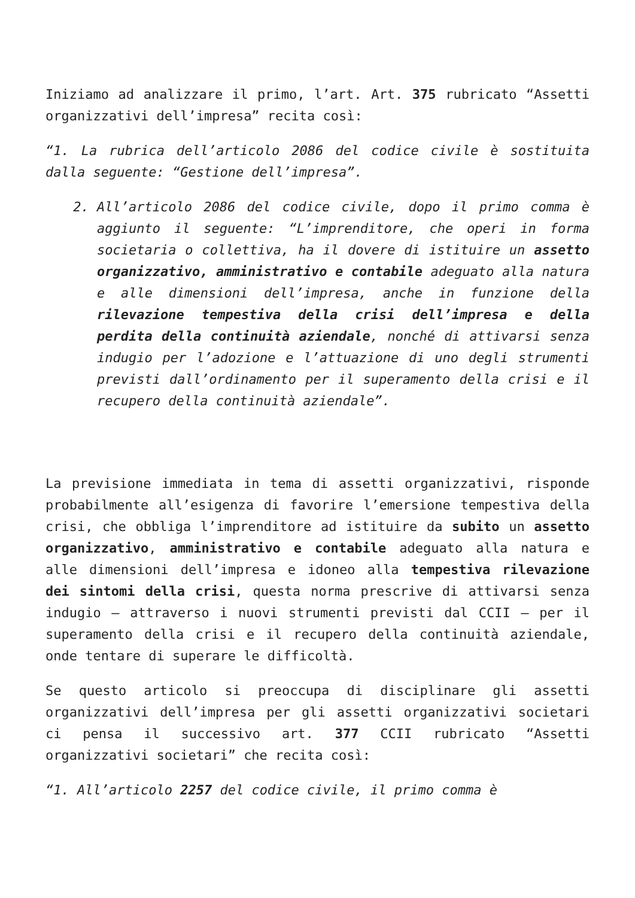Iniziamo ad analizzare il primo, l’art. Art. 375 rubricato “Assetti organizzativi dell’impresa” recita così:
“1. La rubrica dell’articolo 2086 del codice civile è sostituita dalla seguente: “Gestione dell’impresa”.
2. All’articolo 2086 del codice civile, dopo il primo comma è aggiunto il seguente: “L’imprenditore, che operi in forma societaria o collettiva, ha il dovere di istituire un assetto organizzativo, amministrativo e contabile adeguato alla natura e alle dimensioni dell’impresa, anche in funzione della rilevazione tempestiva della crisi dell’impresa e della perdita della continuità aziendale, nonché di attivarsi senza indugio per l’adozione e l’attuazione di uno degli strumenti previsti dall’ordinamento per il superamento della crisi e il recupero della continuità aziendale”.
La previsione immediata in tema di assetti organizzativi, risponde probabilmente all’esigenza di favorire l’emersione tempestiva della crisi, che obbliga l’imprenditore ad istituire da subito un assetto organizzativo, amministrativo e contabile adeguato alla natura e alle dimensioni dell’impresa e idoneo alla tempestiva rilevazione dei sintomi della crisi, questa norma prescrive di attivarsi senza indugio – attraverso i nuovi strumenti previsti dal CCII – per il superamento della crisi e il recupero della continuità aziendale, onde tentare di superare le difficoltà.
Se questo articolo si preoccupa di disciplinare gli assetti organizzativi dell’impresa per gli assetti organizzativi societari ci pensa il successivo art. 377 CCII rubricato “Assetti organizzativi societari” che recita così:
“1. All’articolo 2257 del codice civile, il primo comma è